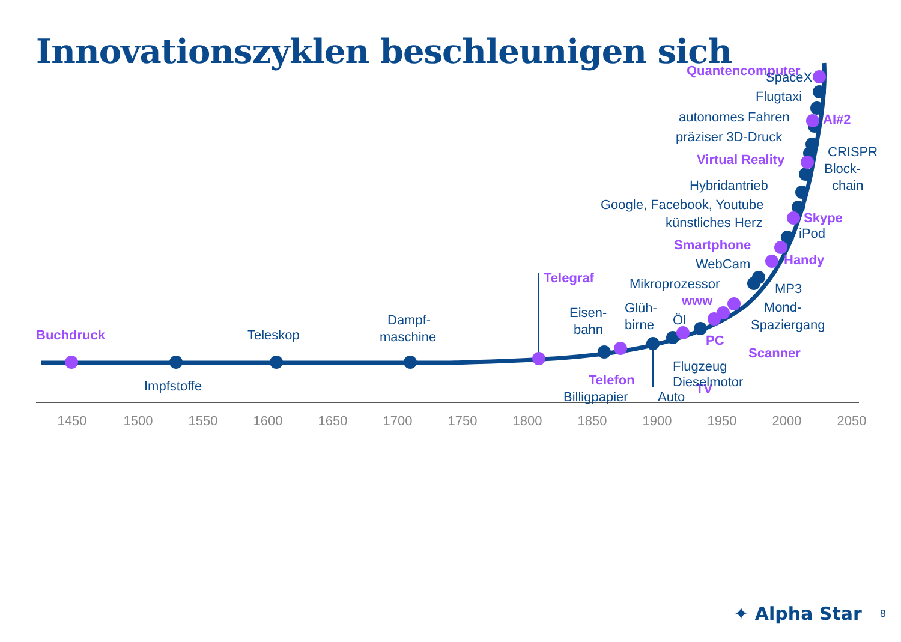Innovationszyklen beschleunigen sich
1450
1500
1550
1600
1650
1700
1750
1800
1850
1900
1950
2000
2050
Buchdruck
Telegraf
Telefon
www
PC
Scanner
TV
Handy
Smartphone
Skype
Virtual Reality
AI#2
Quantencomputer
Impfstoffe
Teleskop
Dampf-
maschine
Eisen-
bahn
Glüh-
birne
Öl
Billigpapier
Auto
Flugzeug
Dieselmotor
Mikroprozessor
WebCam
MP3
Mond-
Spaziergang
iPod
künstliches Herz
Google, Facebook, Youtube
Hybridantrieb
Block-
chain
CRISPR
präziser 3D-Druck
autonomes Fahren
Flugtaxi
SpaceX
✦ Alpha Star 8